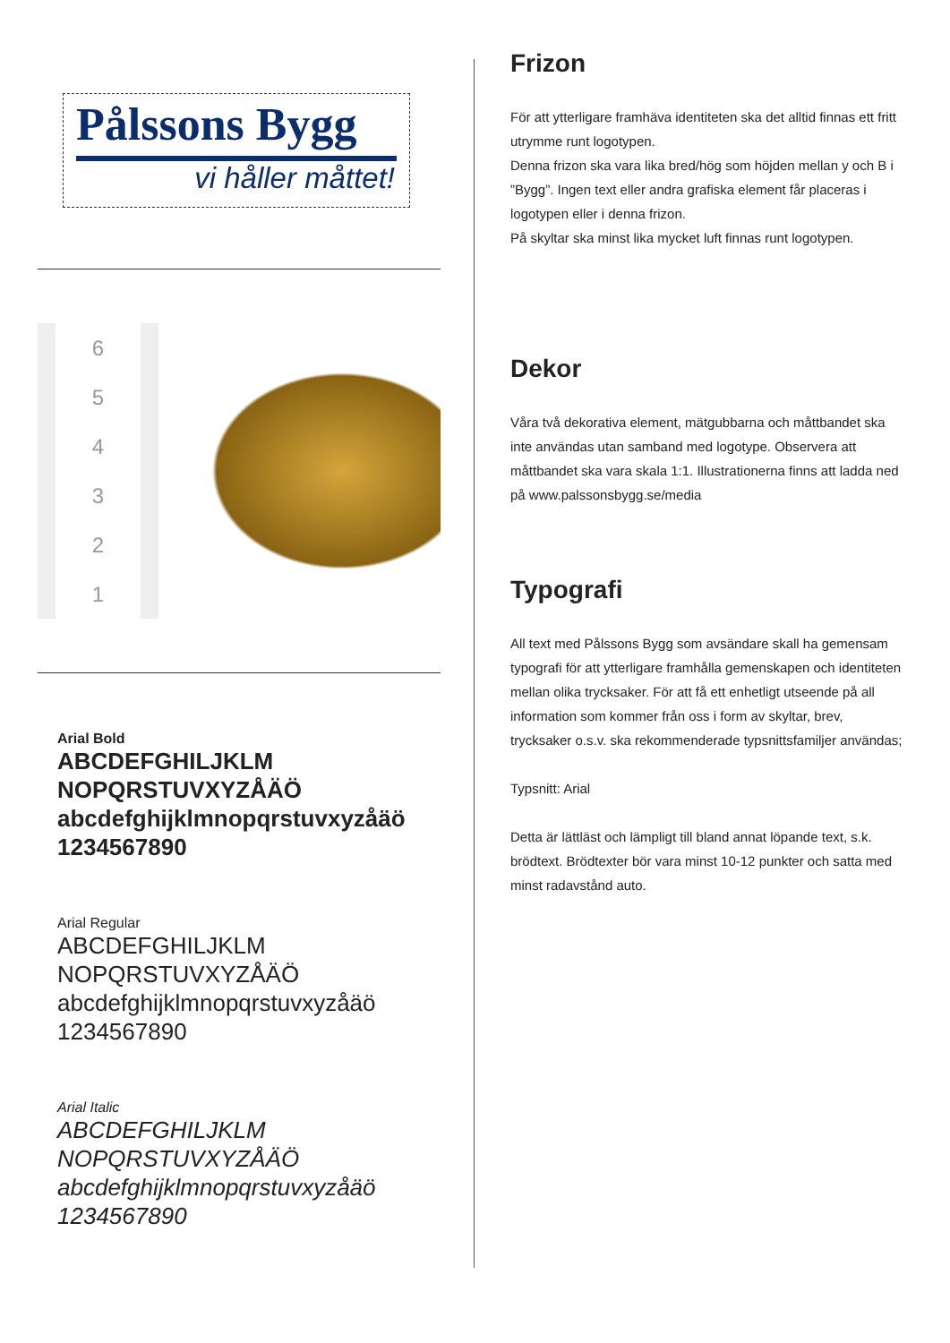Pålssons Bygg
vi håller måttet!
123456
Arial Bold
ABCDEFGHILJKLM
NOPQRSTUVXYZÅÄÖ
abcdefghijklmnopqrstuvxyzåäö
1234567890
Arial Regular
ABCDEFGHILJKLM
NOPQRSTUVXYZÅÄÖ
abcdefghijklmnopqrstuvxyzåäö
1234567890
Arial Italic
ABCDEFGHILJKLM
NOPQRSTUVXYZÅÄÖ
abcdefghijklmnopqrstuvxyzåäö
1234567890
Frizon
För att ytterligare framhäva identiteten ska det alltid finnas ett fritt utrymme runt logotypen.
Denna frizon ska vara lika bred/hög som höjden mellan y och B i ”Bygg”. Ingen text eller andra grafiska element får placeras i logotypen eller i denna frizon.
På skyltar ska minst lika mycket luft finnas runt logotypen.
Dekor
Våra två dekorativa element, mätgubbarna och måttbandet ska inte användas utan samband med logotype. Observera att måttbandet ska vara skala 1:1. Illustrationerna finns att ladda ned på www.palssonsbygg.se/media
Typografi
All text med Pålssons Bygg som avsändare skall ha gemensam typografi för att ytterligare framhålla gemenskapen och identiteten mellan olika trycksaker. För att få ett enhetligt utseende på all information som kommer från oss i form av skyltar, brev, trycksaker o.s.v. ska rekommenderade typsnittsfamiljer användas;
Typsnitt: Arial
Detta är lättläst och lämpligt till bland annat löpande text, s.k. brödtext. Brödtexter bör vara minst 10-12 punkter och satta med minst radavstånd auto.